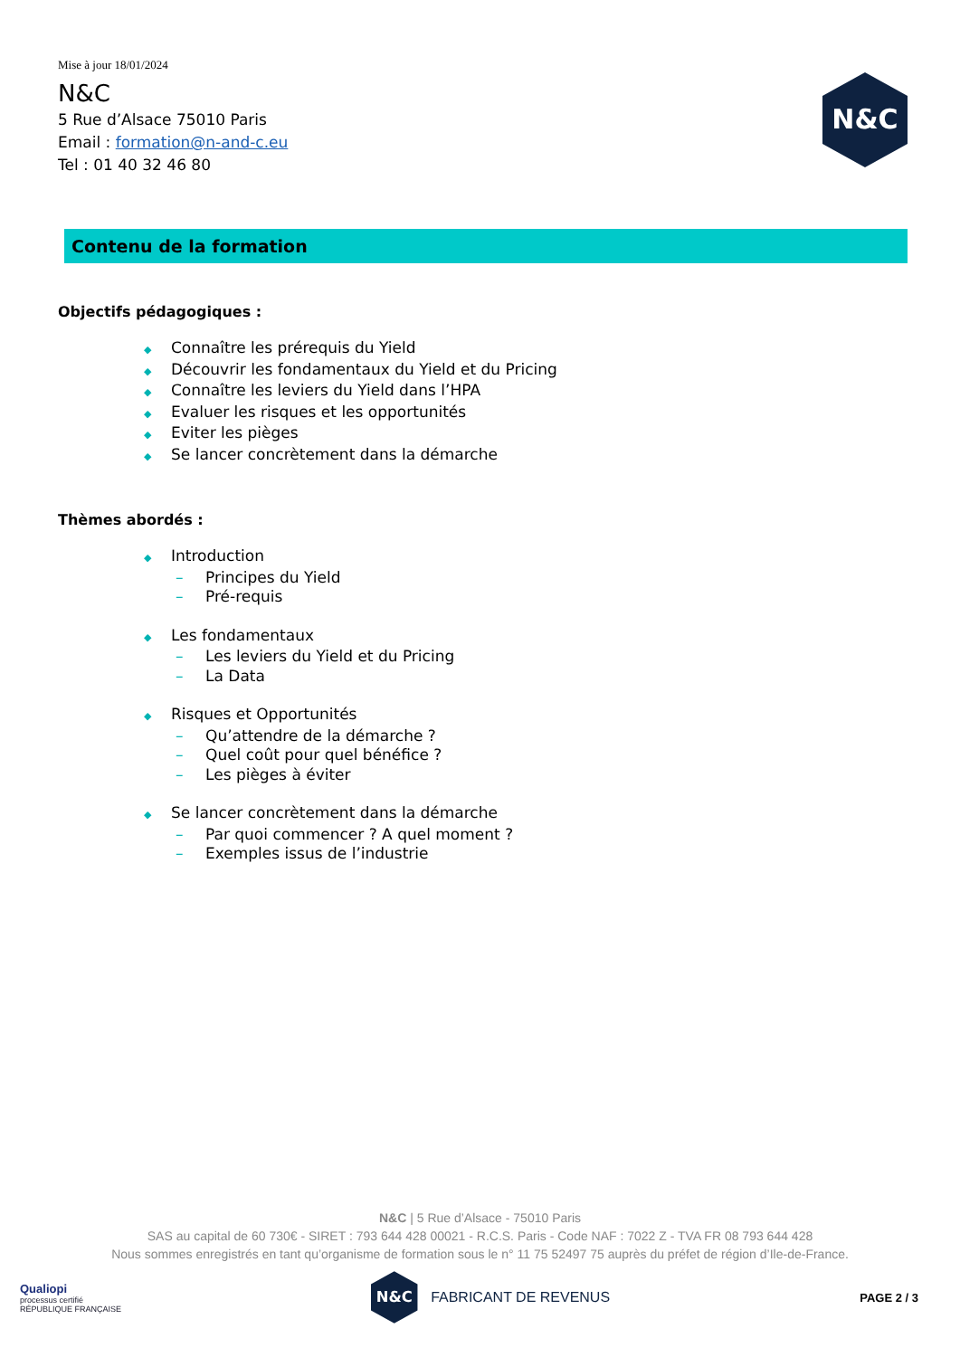Mise à jour 18/01/2024
N&C
5 Rue d’Alsace 75010 Paris
Email : formation@n-and-c.eu
Tel : 01 40 32 46 80
N&C
Contenu de la formation
Objectifs pédagogiques :
◆ Connaître les prérequis du Yield
◆ Découvrir les fondamentaux du Yield et du Pricing
◆ Connaître les leviers du Yield dans l’HPA
◆ Evaluer les risques et les opportunités
◆ Eviter les pièges
◆ Se lancer concrètement dans la démarche
Thèmes abordés :
◆ Introduction
– Principes du Yield
– Pré-requis
◆ Les fondamentaux
– Les leviers du Yield et du Pricing
– La Data
◆ Risques et Opportunités
– Qu’attendre de la démarche ?
– Quel coût pour quel bénéfice ?
– Les pièges à éviter
◆ Se lancer concrètement dans la démarche
– Par quoi commencer ? A quel moment ?
– Exemples issus de l’industrie
N&C | 5 Rue d’Alsace - 75010 Paris
SAS au capital de 60 730€ - SIRET : 793 644 428 00021 - R.C.S. Paris - Code NAF : 7022 Z - TVA FR 08 793 644 428
Nous sommes enregistrés en tant qu’organisme de formation sous le n° 11 75 52497 75 auprès du préfet de région d’Ile-de-France.
Qualiopi
processus certifié
RÉPUBLIQUE FRANÇAISE
N&C
FABRICANT DE REVENUS
PAGE 2 / 3